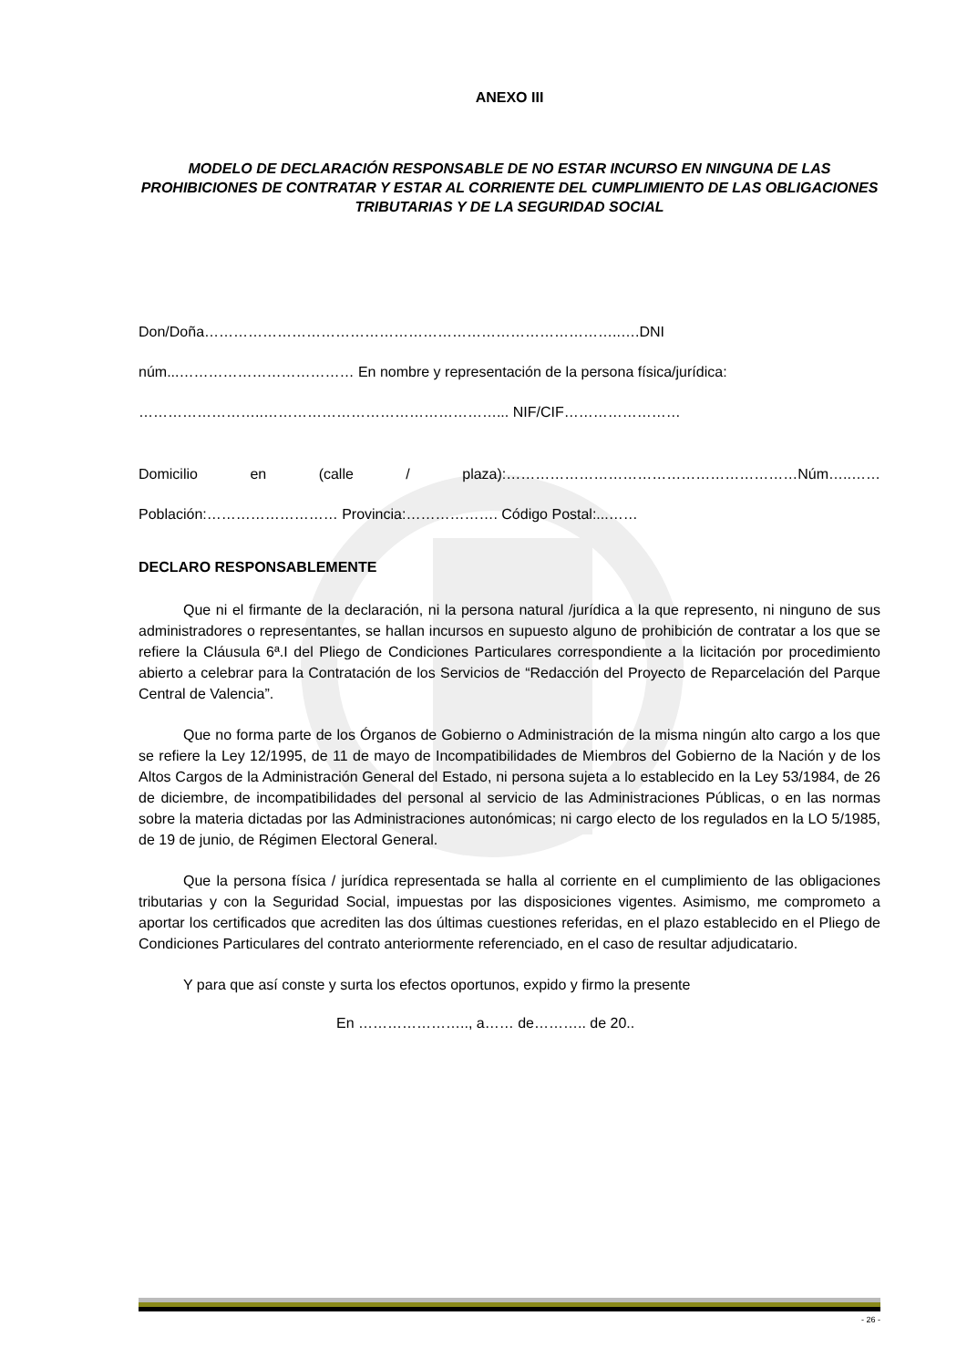ANEXO III
MODELO DE DECLARACIÓN RESPONSABLE DE NO ESTAR INCURSO EN NINGUNA DE LAS PROHIBICIONES DE CONTRATAR Y ESTAR AL CORRIENTE DEL CUMPLIMIENTO DE LAS OBLIGACIONES TRIBUTARIAS Y DE LA SEGURIDAD SOCIAL
Don/Doña…………………………………………………………………………..….DNI
núm...……………………………… En nombre y representación de la persona física/jurídica:
……………………..…………………………………………... NIF/CIF……………………
Domicilio en (calle / plaza):……………………………………………………Núm…..……
Población:……………………… Provincia:………………. Código Postal:...……
DECLARO RESPONSABLEMENTE
Que ni el firmante de la declaración, ni la persona natural /jurídica a la que represento, ni ninguno de sus administradores o representantes, se hallan incursos en supuesto alguno de prohibición de contratar a los que se refiere la Cláusula 6ª.I del Pliego de Condiciones Particulares correspondiente a la licitación por procedimiento abierto a celebrar para la Contratación de los Servicios de “Redacción del Proyecto de Reparcelación del Parque Central de Valencia”.
Que no forma parte de los Órganos de Gobierno o Administración de la misma ningún alto cargo a los que se refiere la Ley 12/1995, de 11 de mayo de Incompatibilidades de Miembros del Gobierno de la Nación y de los Altos Cargos de la Administración General del Estado, ni persona sujeta a lo establecido en la Ley 53/1984, de 26 de diciembre, de incompatibilidades del personal al servicio de las Administraciones Públicas, o en las normas sobre la materia dictadas por las Administraciones autonómicas; ni cargo electo de los regulados en la LO 5/1985, de 19 de junio, de Régimen Electoral General.
Que la persona física / jurídica representada se halla al corriente en el cumplimiento de las obligaciones tributarias y con la Seguridad Social, impuestas por las disposiciones vigentes. Asimismo, me comprometo a aportar los certificados que acrediten las dos últimas cuestiones referidas, en el plazo establecido en el Pliego de Condiciones Particulares del contrato anteriormente referenciado, en el caso de resultar adjudicatario.
Y para que así conste y surta los efectos oportunos, expido y firmo la presente
En ………………….., a…… de……….. de 20..
- 26 -